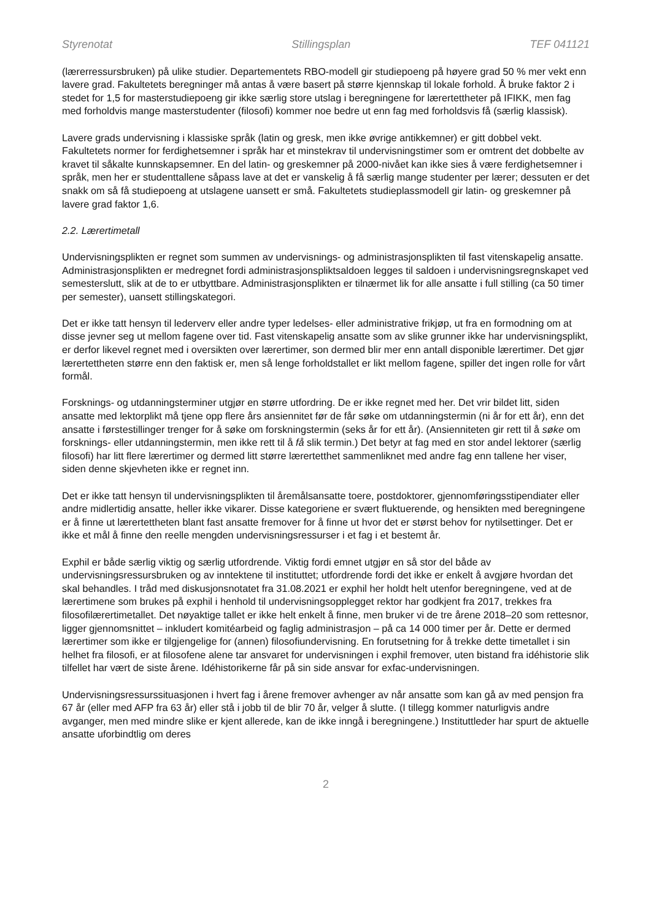Styrenotat Stillingsplan TEF 041121
(lærerressursbruken) på ulike studier. Departementets RBO-modell gir studiepoeng på høyere grad 50 % mer vekt enn lavere grad. Fakultetets beregninger må antas å være basert på større kjennskap til lokale forhold. Å bruke faktor 2 i stedet for 1,5 for masterstudiepoeng gir ikke særlig store utslag i beregningene for lærertettheter på IFIKK, men fag med forholdvis mange masterstudenter (filosofi) kommer noe bedre ut enn fag med forholdsvis få (særlig klassisk).
Lavere grads undervisning i klassiske språk (latin og gresk, men ikke øvrige antikkemner) er gitt dobbel vekt. Fakultetets normer for ferdighetsemner i språk har et minstekrav til undervisningstimer som er omtrent det dobbelte av kravet til såkalte kunnskapsemner. En del latin- og greskemner på 2000-nivået kan ikke sies å være ferdighetsemner i språk, men her er studenttallene såpass lave at det er vanskelig å få særlig mange studenter per lærer; dessuten er det snakk om så få studiepoeng at utslagene uansett er små. Fakultetets studieplassmodell gir latin- og greskemner på lavere grad faktor 1,6.
2.2. Lærertimetall
Undervisningsplikten er regnet som summen av undervisnings- og administrasjonsplikten til fast vitenskapelig ansatte. Administrasjonsplikten er medregnet fordi administrasjonspliktsaldoen legges til saldoen i undervisningsregnskapet ved semesterslutt, slik at de to er utbyttbare. Administrasjonsplikten er tilnærmet lik for alle ansatte i full stilling (ca 50 timer per semester), uansett stillingskategori.
Det er ikke tatt hensyn til lederverv eller andre typer ledelses- eller administrative frikjøp, ut fra en formodning om at disse jevner seg ut mellom fagene over tid. Fast vitenskapelig ansatte som av slike grunner ikke har undervisningsplikt, er derfor likevel regnet med i oversikten over lærertimer, son dermed blir mer enn antall disponible lærertimer. Det gjør lærertettheten større enn den faktisk er, men så lenge forholdstallet er likt mellom fagene, spiller det ingen rolle for vårt formål.
Forsknings- og utdanningsterminer utgjør en større utfordring. De er ikke regnet med her. Det vrir bildet litt, siden ansatte med lektorplikt må tjene opp flere års ansiennitet før de får søke om utdanningstermin (ni år for ett år), enn det ansatte i førstestillinger trenger for å søke om forskningstermin (seks år for ett år). (Ansienniteten gir rett til å søke om forsknings- eller utdanningstermin, men ikke rett til å få slik termin.) Det betyr at fag med en stor andel lektorer (særlig filosofi) har litt flere lærertimer og dermed litt større lærertetthet sammenliknet med andre fag enn tallene her viser, siden denne skjevheten ikke er regnet inn.
Det er ikke tatt hensyn til undervisningsplikten til åremålsansatte toere, postdoktorer, gjennomføringsstipendiater eller andre midlertidig ansatte, heller ikke vikarer. Disse kategoriene er svært fluktuerende, og hensikten med beregningene er å finne ut lærertettheten blant fast ansatte fremover for å finne ut hvor det er størst behov for nytilsettinger. Det er ikke et mål å finne den reelle mengden undervisningsressurser i et fag i et bestemt år.
Exphil er både særlig viktig og særlig utfordrende. Viktig fordi emnet utgjør en så stor del både av undervisningsressursbruken og av inntektene til instituttet; utfordrende fordi det ikke er enkelt å avgjøre hvordan det skal behandles. I tråd med diskusjonsnotatet fra 31.08.2021 er exphil her holdt helt utenfor beregningene, ved at de lærertimene som brukes på exphil i henhold til undervisningsopplegget rektor har godkjent fra 2017, trekkes fra filosofilærertimetallet. Det nøyaktige tallet er ikke helt enkelt å finne, men bruker vi de tre årene 2018–20 som rettesnor, ligger gjennomsnittet – inkludert komitéarbeid og faglig administrasjon – på ca 14 000 timer per år. Dette er dermed lærertimer som ikke er tilgjengelige for (annen) filosofiundervisning. En forutsetning for å trekke dette timetallet i sin helhet fra filosofi, er at filosofene alene tar ansvaret for undervisningen i exphil fremover, uten bistand fra idéhistorie slik tilfellet har vært de siste årene. Idéhistorikerne får på sin side ansvar for exfac-undervisningen.
Undervisningsressurssituasjonen i hvert fag i årene fremover avhenger av når ansatte som kan gå av med pensjon fra 67 år (eller med AFP fra 63 år) eller stå i jobb til de blir 70 år, velger å slutte. (I tillegg kommer naturligvis andre avganger, men med mindre slike er kjent allerede, kan de ikke inngå i beregningene.) Instituttleder har spurt de aktuelle ansatte uforbindtlig om deres
2